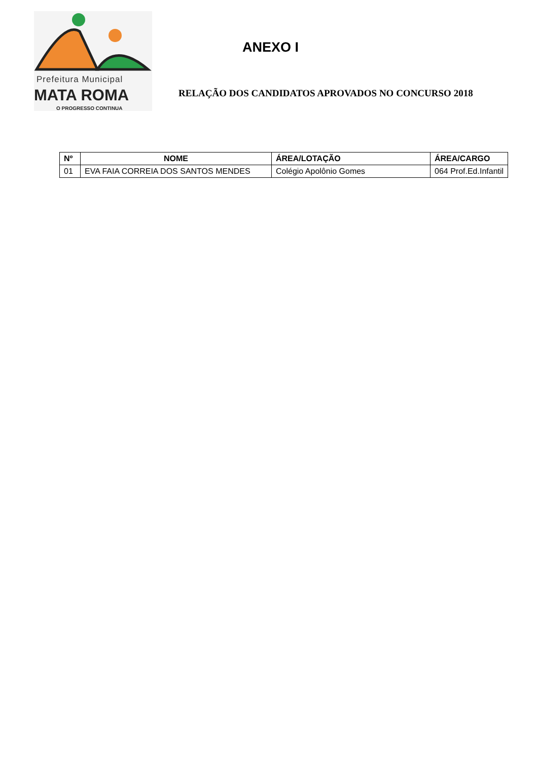Prefeitura Municipal
MATA ROMA
O PROGRESSO CONTINUA
ANEXO I
RELAÇÃO DOS CANDIDATOS APROVADOS NO CONCURSO 2018
| Nº | NOME | ÁREA/LOTAÇÃO | ÁREA/CARGO |
| --- | --- | --- | --- |
| 01 | EVA FAIA CORREIA DOS SANTOS MENDES | Colégio Apolônio Gomes | 064 Prof.Ed.Infantil |